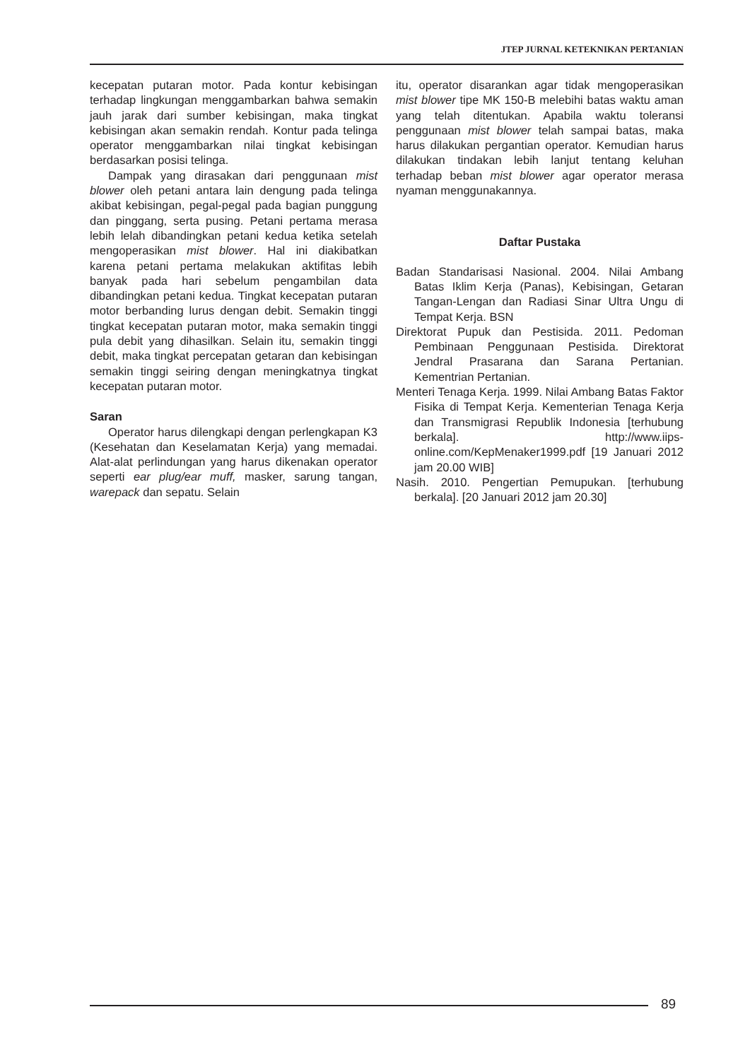JTEP JURNAL KETEKNIKAN PERTANIAN
kecepatan putaran motor. Pada kontur kebisingan terhadap lingkungan menggambarkan bahwa semakin jauh jarak dari sumber kebisingan, maka tingkat kebisingan akan semakin rendah. Kontur pada telinga operator menggambarkan nilai tingkat kebisingan berdasarkan posisi telinga.
Dampak yang dirasakan dari penggunaan mist blower oleh petani antara lain dengung pada telinga akibat kebisingan, pegal-pegal pada bagian punggung dan pinggang, serta pusing. Petani pertama merasa lebih lelah dibandingkan petani kedua ketika setelah mengoperasikan mist blower. Hal ini diakibatkan karena petani pertama melakukan aktifitas lebih banyak pada hari sebelum pengambilan data dibandingkan petani kedua. Tingkat kecepatan putaran motor berbanding lurus dengan debit. Semakin tinggi tingkat kecepatan putaran motor, maka semakin tinggi pula debit yang dihasilkan. Selain itu, semakin tinggi debit, maka tingkat percepatan getaran dan kebisingan semakin tinggi seiring dengan meningkatnya tingkat kecepatan putaran motor.
Saran
Operator harus dilengkapi dengan perlengkapan K3 (Kesehatan dan Keselamatan Kerja) yang memadai. Alat-alat perlindungan yang harus dikenakan operator seperti ear plug/ear muff, masker, sarung tangan, warepack dan sepatu. Selain
itu, operator disarankan agar tidak mengoperasikan mist blower tipe MK 150-B melebihi batas waktu aman yang telah ditentukan. Apabila waktu toleransi penggunaan mist blower telah sampai batas, maka harus dilakukan pergantian operator. Kemudian harus dilakukan tindakan lebih lanjut tentang keluhan terhadap beban mist blower agar operator merasa nyaman menggunakannya.
Daftar Pustaka
Badan Standarisasi Nasional. 2004. Nilai Ambang Batas Iklim Kerja (Panas), Kebisingan, Getaran Tangan-Lengan dan Radiasi Sinar Ultra Ungu di Tempat Kerja. BSN
Direktorat Pupuk dan Pestisida. 2011. Pedoman Pembinaan Penggunaan Pestisida. Direktorat Jendral Prasarana dan Sarana Pertanian. Kementrian Pertanian.
Menteri Tenaga Kerja. 1999. Nilai Ambang Batas Faktor Fisika di Tempat Kerja. Kementerian Tenaga Kerja dan Transmigrasi Republik Indonesia [terhubung berkala]. http://www.iips-online.com/KepMenaker1999.pdf [19 Januari 2012 jam 20.00 WIB]
Nasih. 2010. Pengertian Pemupukan. [terhubung berkala]. [20 Januari 2012 jam 20.30]
89